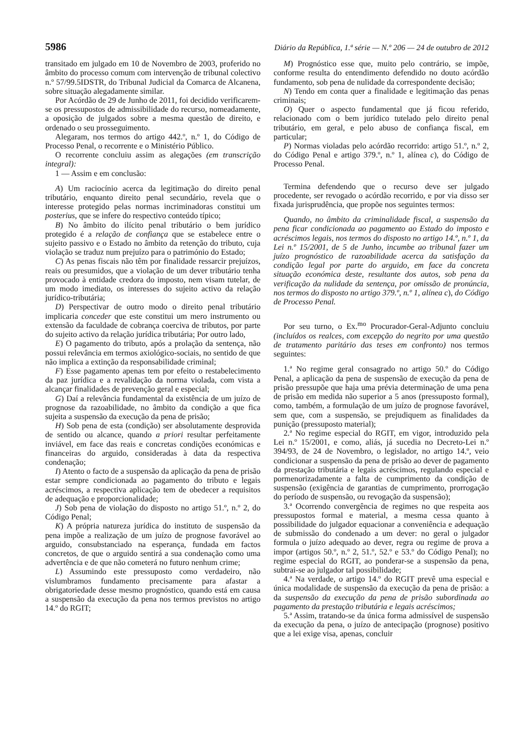5986 Diário da República, 1.ª série — N.º 206 — 24 de outubro de 2012
transitado em julgado em 10 de Novembro de 2003, proferido no âmbito do processo comum com intervenção de tribunal colectivo n.º 57/99.5IDSTR, do Tribunal Judicial da Comarca de Alcanena, sobre situação alegadamente similar.
Por Acórdão de 29 de Junho de 2011, foi decidido verificarem-se os pressupostos de admissibilidade do recurso, nomeadamente, a oposição de julgados sobre a mesma questão de direito, e ordenado o seu prosseguimento.
Alegaram, nos termos do artigo 442.º, n.º 1, do Código de Processo Penal, o recorrente e o Ministério Público.
O recorrente concluiu assim as alegações (em transcrição integral):
1 — Assim e em conclusão:
A) Um raciocínio acerca da legitimação do direito penal tributário, enquanto direito penal secundário, revela que o interesse protegido pelas normas incriminadoras constitui um posterius, que se infere do respectivo conteúdo típico;
B) No âmbito do ilícito penal tributário o bem jurídico protegido é a relação de confiança que se estabelece entre o sujeito passivo e o Estado no âmbito da retenção do tributo, cuja violação se traduz num prejuízo para o património do Estado;
C) As penas fiscais não têm por finalidade ressarcir prejuízos, reais ou presumidos, que a violação de um dever tributário tenha provocado à entidade credora do imposto, nem visam tutelar, de um modo imediato, os interesses do sujeito activo da relação jurídico-tributária;
D) Perspectivar de outro modo o direito penal tributário implicaria conceder que este constitui um mero instrumento ou extensão da faculdade de cobrança coerciva de tributos, por parte do sujeito activo da relação jurídica tributária; Por outro lado,
E) O pagamento do tributo, após a prolação da sentença, não possui relevância em termos axiológico-sociais, no sentido de que não implica a extinção da responsabilidade criminal;
F) Esse pagamento apenas tem por efeito o restabelecimento da paz jurídica e a revalidação da norma violada, com vista a alcançar finalidades de prevenção geral e especial;
G) Daí a relevância fundamental da existência de um juízo de prognose da razoabilidade, no âmbito da condição a que fica sujeita a suspensão da execução da pena de prisão;
H) Sob pena de esta (condição) ser absolutamente desprovida de sentido ou alcance, quando a priori resultar perfeitamente inviável, em face das reais e concretas condições económicas e financeiras do arguido, consideradas à data da respectiva condenação;
I) Atento o facto de a suspensão da aplicação da pena de prisão estar sempre condicionada ao pagamento do tributo e legais acréscimos, a respectiva aplicação tem de obedecer a requisitos de adequação e proporcionalidade;
J) Sob pena de violação do disposto no artigo 51.º, n.º 2, do Código Penal;
K) A própria natureza jurídica do instituto de suspensão da pena impõe a realização de um juízo de prognose favorável ao arguido, consubstanciado na esperança, fundada em factos concretos, de que o arguido sentirá a sua condenação como uma advertência e de que não cometerá no futuro nenhum crime;
L) Assumindo este pressuposto como verdadeiro, não vislumbramos fundamento precisamente para afastar a obrigatoriedade desse mesmo prognóstico, quando está em causa a suspensão da execução da pena nos termos previstos no artigo 14.º do RGIT;
M) Prognóstico esse que, muito pelo contrário, se impõe, conforme resulta do entendimento defendido no douto acórdão fundamento, sob pena de nulidade da correspondente decisão;
N) Tendo em conta quer a finalidade e legitimação das penas criminais;
O) Quer o aspecto fundamental que já ficou referido, relacionado com o bem jurídico tutelado pelo direito penal tributário, em geral, e pelo abuso de confiança fiscal, em particular;
P) Normas violadas pelo acórdão recorrido: artigo 51.º, n.º 2, do Código Penal e artigo 379.º, n.º 1, alínea c), do Código de Processo Penal.
Termina defendendo que o recurso deve ser julgado procedente, ser revogado o acórdão recorrido, e por via disso ser fixada jurisprudência, que propõe nos seguintes termos:
Quando, no âmbito da criminalidade fiscal, a suspensão da pena ficar condicionada ao pagamento ao Estado do imposto e acréscimos legais, nos termos do disposto no artigo 14.º, n.º 1, da Lei n.º 15/2001, de 5 de Junho, incumbe ao tribunal fazer um juízo prognóstico de razoabilidade acerca da satisfação da condição legal por parte do arguido, em face da concreta situação económica deste, resultante dos autos, sob pena da verificação da nulidade da sentença, por omissão de pronúncia, nos termos do disposto no artigo 379.º, n.º 1, alínea c), do Código de Processo Penal.
Por seu turno, o Ex.<sup>mo</sup> Procurador-Geral-Adjunto concluiu (incluídos os realces, com excepção do negrito por uma questão de tratamento paritário das teses em confronto) nos termos seguintes:
1.ª No regime geral consagrado no artigo 50.º do Código Penal, a aplicação da pena de suspensão de execução da pena de prisão pressupõe que haja uma prévia determinação de uma pena de prisão em medida não superior a 5 anos (pressuposto formal), como, também, a formulação de um juízo de prognose favorável, sem que, com a suspensão, se prejudiquem as finalidades da punição (pressuposto material);
2.ª No regime especial do RGIT, em vigor, introduzido pela Lei n.º 15/2001, e como, aliás, já sucedia no Decreto-Lei n.º 394/93, de 24 de Novembro, o legislador, no artigo 14.º, veio condicionar a suspensão da pena de prisão ao dever de pagamento da prestação tributária e legais acréscimos, regulando especial e pormenorizadamente a falta de cumprimento da condição de suspensão (exigência de garantias de cumprimento, prorrogação do período de suspensão, ou revogação da suspensão);
3.ª Ocorrendo convergência de regimes no que respeita aos pressupostos formal e material, a mesma cessa quanto à possibilidade do julgador equacionar a conveniência e adequação de submissão do condenado a um dever: no geral o julgador formula o juízo adequado ao dever, regra ou regime de prova a impor (artigos 50.º, n.º 2, 51.º, 52.º e 53.º do Código Penal); no regime especial do RGIT, ao ponderar-se a suspensão da pena, subtrai-se ao julgador tal possibilidade;
4.ª Na verdade, o artigo 14.º do RGIT prevê uma especial e única modalidade de suspensão da execução da pena de prisão: a da suspensão da execução da pena de prisão subordinada ao pagamento da prestação tributária e legais acréscimos;
5.ª Assim, tratando-se da única forma admissível de suspensão da execução da pena, o juízo de antecipação (prognose) positivo que a lei exige visa, apenas, concluir